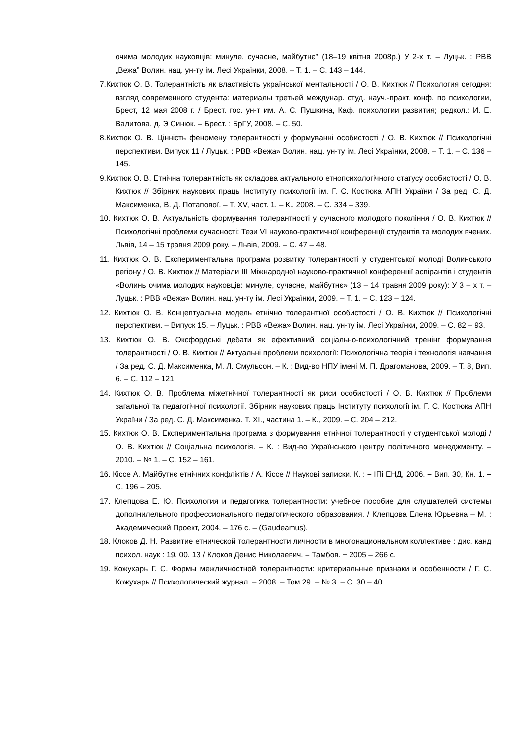очима молодих науковців: минуле, сучасне, майбутнє” (18–19 квітня 2008р.) У 2-х т. – Луцьк. : РВВ „Вежа” Волин. нац. ун-ту ім. Лесі Українки, 2008. – Т. 1. – С. 143 – 144.
7.Кихтюк О. В. Толерантність як властивість української ментальності / О. В. Кихтюк // Психология сегодня: взгляд современного студента: материалы третьей междунар. студ. науч.-практ. конф. по психологии, Брест, 12 мая 2008 г. / Брест. гос. ун-т им. А. С. Пушкина, Каф. психологии развития; редкол.: И. Е. Валитова, д. Э Синюк. – Брест. : БрГУ, 2008. – С. 50.
8.Кихтюк О. В. Цінність феномену толерантності у формуванні особистості / О. В. Кихтюк // Психологічні перспективи. Випуск 11 / Луцьк. : РВВ «Вежа» Волин. нац. ун-ту ім. Лесі Українки, 2008. – Т. 1. – С. 136 – 145.
9.Кихтюк О. В. Етнічна толерантність як складова актуального етнопсихологічного статусу особистості / О. В. Кихтюк // Збірник наукових праць Інституту психології ім. Г. С. Костюка АПН України / За ред. С. Д. Максименка, В. Д. Потапової. – Т. XV, част. 1. – К., 2008. – С. 334 – 339.
10. Кихтюк О. В. Актуальність формування толерантності у сучасного молодого покоління / О. В. Кихтюк // Психологічні проблеми сучасності: Тези VI науково-практичної конференції студентів та молодих вчених. Львів, 14 – 15 травня 2009 року. – Львів, 2009. – С. 47 – 48.
11. Кихтюк О. В. Експериментальна програма розвитку толерантності у студентської молоді Волинського регіону / О. В. Кихтюк // Матеріали III Міжнародної науково-практичної конференції аспірантів і студентів «Волинь очима молодих науковців: минуле, сучасне, майбутнє» (13 – 14 травня 2009 року): У 3 – х т. – Луцьк. : РВВ «Вежа» Волин. нац. ун-ту ім. Лесі Українки, 2009. – Т. 1. – С. 123 – 124.
12. Кихтюк О. В. Концептуальна модель етнічно толерантної особистості / О. В. Кихтюк // Психологічні перспективи. – Випуск 15. – Луцьк. : РВВ «Вежа» Волин. нац. ун-ту ім. Лесі Українки, 2009. – С. 82 – 93.
13. Кихтюк О. В. Оксфордські дебати як ефективний соціально-психологічний тренінг формування толерантності / О. В. Кихтюк // Актуальні проблеми психології: Психологічна теорія і технологія навчання / За ред. С. Д. Максименка, М. Л. Смульсон. – К. : Вид-во НПУ імені М. П. Драгоманова, 2009. – Т. 8, Вип. 6. – С. 112 – 121.
14. Кихтюк О. В. Проблема міжетнічної толерантності як риси особистості / О. В. Кихтюк // Проблеми загальної та педагогічної психології. Збірник наукових праць Інституту психології ім. Г. С. Костюка АПН України / За ред. С. Д. Максименка. Т. XI., частина 1. – К., 2009. – С. 204 – 212.
15. Кихтюк О. В. Експериментальна програма з формування етнічної толерантності у студентської молоді / О. В. Кихтюк // Соціальна психологія. – К. : Вид-во Українського центру політичного менеджменту. – 2010. – № 1. – С. 152 – 161.
16. Кіссе А. Майбутнє етнічних конфліктів / А. Кіссе // Наукові записки. К. : – ІПі ЕНД, 2006. – Вип. 30, Кн. 1. – С. 196 – 205.
17. Клепцова Е. Ю. Психология и педагогика толерантности: учебное пособие для слушателей системы дополнилельного профессионального педагогического образования. / Клепцова Елена Юрьевна – М. : Академический Проект, 2004. – 176 с. – (Gaudeamus).
18. Клоков Д. Н. Развитие етнической толерантности личности в многонациональном коллективе : дис. канд психол. наук : 19. 00. 13 / Клоков Денис Николаевич. – Тамбов. − 2005 – 266 с.
19. Кожухарь Г. С. Формы межличностной толерантности: критериальные признаки и особенности / Г. С. Кожухарь // Психологический журнал. – 2008. – Том 29. – № 3. – С. 30 – 40